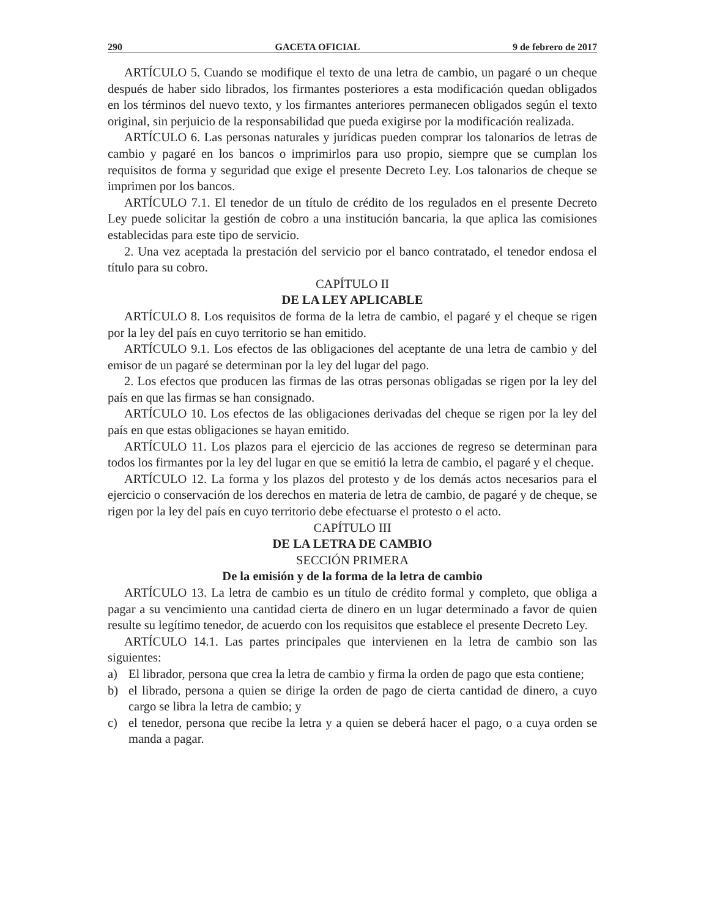290 GACETA OFICIAL 9 de febrero de 2017
ARTÍCULO 5. Cuando se modifique el texto de una letra de cambio, un pagaré o un cheque después de haber sido librados, los firmantes posteriores a esta modificación quedan obligados en los términos del nuevo texto, y los firmantes anteriores permanecen obligados según el texto original, sin perjuicio de la responsabilidad que pueda exigirse por la modificación realizada.
ARTÍCULO 6. Las personas naturales y jurídicas pueden comprar los talonarios de letras de cambio y pagaré en los bancos o imprimirlos para uso propio, siempre que se cumplan los requisitos de forma y seguridad que exige el presente Decreto Ley. Los talonarios de cheque se imprimen por los bancos.
ARTÍCULO 7.1. El tenedor de un título de crédito de los regulados en el presente Decreto Ley puede solicitar la gestión de cobro a una institución bancaria, la que aplica las comisiones establecidas para este tipo de servicio.
2. Una vez aceptada la prestación del servicio por el banco contratado, el tenedor endosa el título para su cobro.
CAPÍTULO II
DE LA LEY APLICABLE
ARTÍCULO 8. Los requisitos de forma de la letra de cambio, el pagaré y el cheque se rigen por la ley del país en cuyo territorio se han emitido.
ARTÍCULO 9.1. Los efectos de las obligaciones del aceptante de una letra de cambio y del emisor de un pagaré se determinan por la ley del lugar del pago.
2. Los efectos que producen las firmas de las otras personas obligadas se rigen por la ley del país en que las firmas se han consignado.
ARTÍCULO 10. Los efectos de las obligaciones derivadas del cheque se rigen por la ley del país en que estas obligaciones se hayan emitido.
ARTÍCULO 11. Los plazos para el ejercicio de las acciones de regreso se determinan para todos los firmantes por la ley del lugar en que se emitió la letra de cambio, el pagaré y el cheque.
ARTÍCULO 12. La forma y los plazos del protesto y de los demás actos necesarios para el ejercicio o conservación de los derechos en materia de letra de cambio, de pagaré y de cheque, se rigen por la ley del país en cuyo territorio debe efectuarse el protesto o el acto.
CAPÍTULO III
DE LA LETRA DE CAMBIO
SECCIÓN PRIMERA
De la emisión y de la forma de la letra de cambio
ARTÍCULO 13. La letra de cambio es un título de crédito formal y completo, que obliga a pagar a su vencimiento una cantidad cierta de dinero en un lugar determinado a favor de quien resulte su legítimo tenedor, de acuerdo con los requisitos que establece el presente Decreto Ley.
ARTÍCULO 14.1. Las partes principales que intervienen en la letra de cambio son las siguientes:
a) El librador, persona que crea la letra de cambio y firma la orden de pago que esta contiene;
b) el librado, persona a quien se dirige la orden de pago de cierta cantidad de dinero, a cuyo cargo se libra la letra de cambio; y
c) el tenedor, persona que recibe la letra y a quien se deberá hacer el pago, o a cuya orden se manda a pagar.